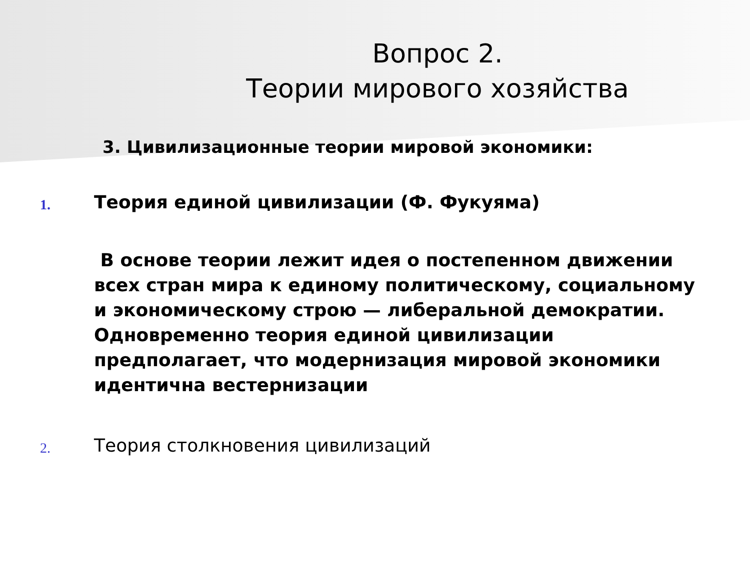Вопрос 2.
Теории мирового хозяйства
3. Цивилизационные теории мировой экономики:
1.
Теория единой цивилизации (Ф. Фукуяма)
В основе теории лежит идея о постепенном движении всех стран мира к единому политическому, социальному и экономическому строю — либеральной демократии. Одновременно теория единой цивилизации предполагает, что модернизация мировой экономики идентична вестернизации
2.
Теория столкновения цивилизаций